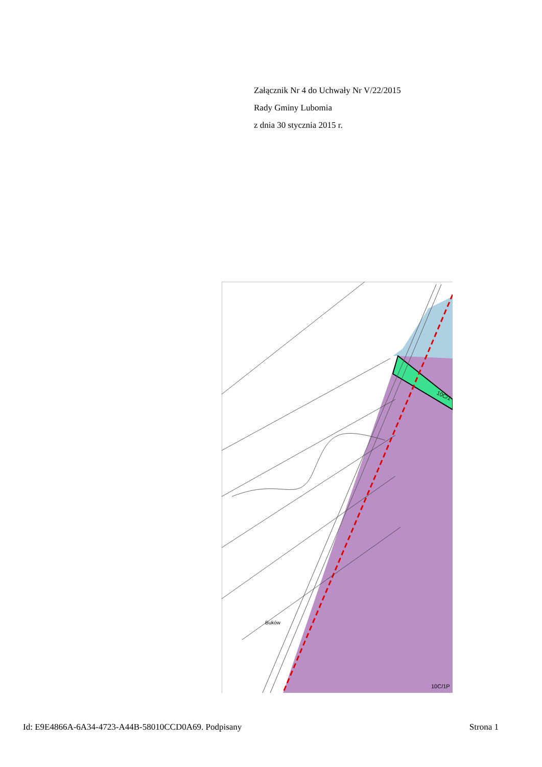Załącznik Nr 4 do Uchwały Nr V/22/2015
Rady Gminy Lubomia
z dnia 30 stycznia 2015 r.
10C/1P
10C/1
Buków
Id: E9E4866A-6A34-4723-A44B-58010CCD0A69. Podpisany Strona 1